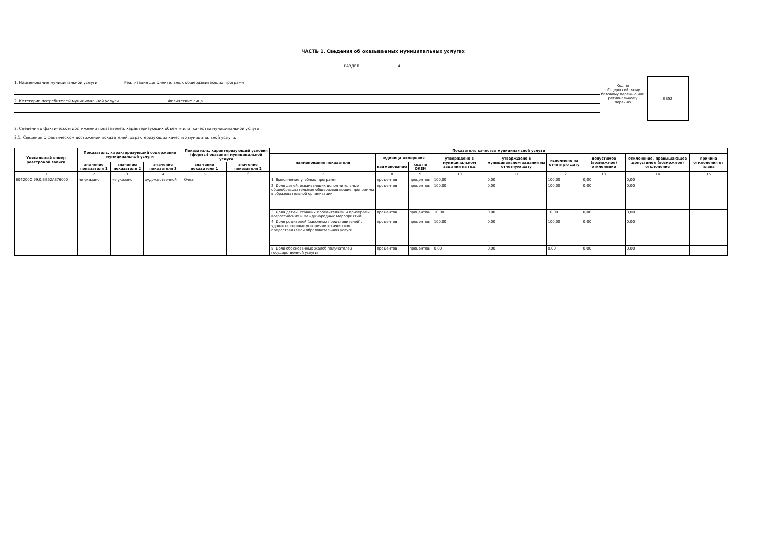ЧАСТЬ 1. Сведения об оказываемых муниципальных услугах
РАЗДЕЛ 4
1. Наименование муниципальной услуги
Реализация дополнительных общеразвивающих программ
2. Категории потребителей муниципальной услуги
Физические лица
Код по общероссийскому базовому перечню или региональному перечню
ББ52
3. Сведения о фактическом достижении показателей, характеризующих объем и(или) качество муниципальной услуги
3.1. Сведения о фактическом достижении показателей, характеризующих качество муниципальной услуги:
| Уникальный номер реестровой записи | Показатель, характеризующий содержание муниципальной услуги | | | Показатель, характеризующий условия (формы) оказания муниципальной услуги | | Показатель качества муниципальной услуги | | | | | | | | |
| --- | --- | --- | --- | --- | --- | --- | --- | --- | --- | --- | --- | --- | --- | --- |
| | | | | | | наименование показателя | единица измерения | | утверждено в муниципальном задании на год | утверждено в муниципальном задании на отчетную дату | исполнено на отчетную дату | допустимое (возможное) отклонение | отклонение, превышающее допустимое (возможное) отклонение | причина отклонения от плана |
| | значение показателя 1 | значение показателя 2 | значение показателя 3 | значение показателя 1 | значение показателя 2 | | наименование | код по ОКЕИ | | | | | | |
| 1 | 2 | 3 | 4 | 5 | 6 | 7 | 8 | 9 | 10 | 11 | 12 | 13 | 14 | 15 |
| 804200О.99.0.ББ52АЕ76000 | не указано | не указано | художественной | Очная | | 1. Выполнение учебных программ | процентов | процентов | 100,00 | 0,00 | 100,00 | 0,00 | 0,00 | |
| | | | | | | 2. Доля детей, осваивающих дополнительные общеобразовательные общеразвивающие программы в образовательной организации | процентов | процентов | 100,00 | 0,00 | 100,00 | 0,00 | 0,00 | |
| | | | | | | 3. Доля детей, ставших победителями и призерами всероссийских и международных мероприятий | процентов | процентов | 10,00 | 0,00 | 10,00 | 0,00 | 0,00 | |
| | | | | | | 4. Доля родителей (законных представителей), удовлетворенных условиями и качеством предоставляемой образовательной услуги | процентов | процентов | 100,00 | 0,00 | 100,00 | 0,00 | 0,00 | |
| | | | | | | 5. Доля обоснованных жалоб получателей государственной услуги | процентов | процентов | 0,00 | 0,00 | 0,00 | 0,00 | 0,00 | |